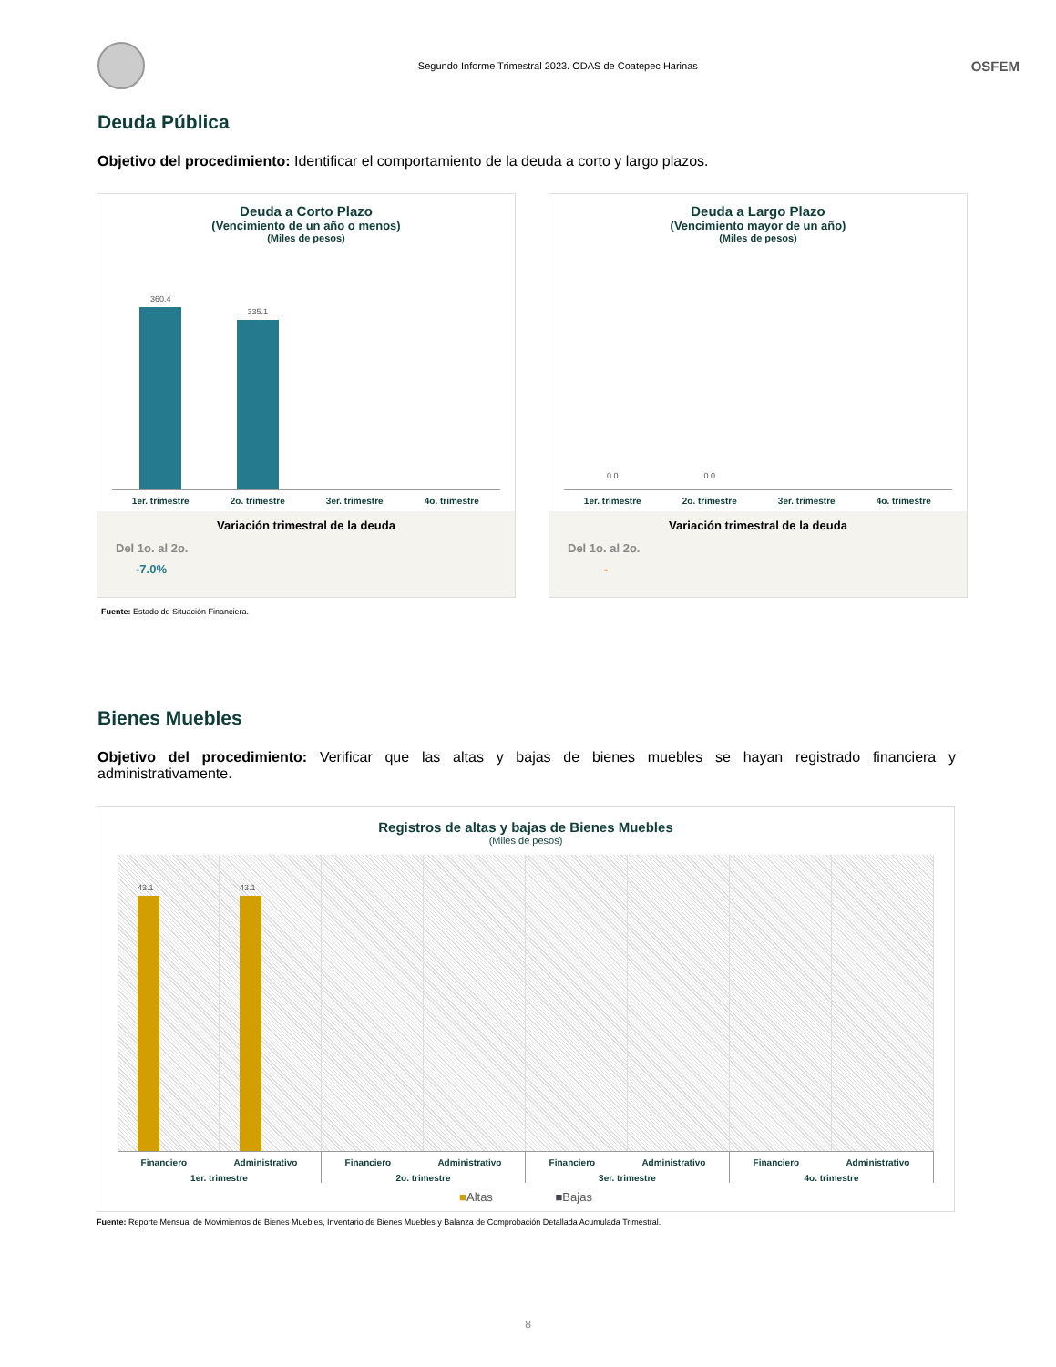Segundo Informe Trimestral 2023. ODAS de Coatepec Harinas
OSFEM
Deuda Pública
Objetivo del procedimiento: Identificar el comportamiento de la deuda a corto y largo plazos.
Deuda a Corto Plazo
(Vencimiento de un año o menos)
(Miles de pesos)
360.4
335.1
1er. trimestre 2o. trimestre 3er. trimestre 4o. trimestre
Variación trimestral de la deuda
Del 1o. al 2o.
-7.0%
Deuda a Largo Plazo
(Vencimiento mayor de un año)
(Miles de pesos)
0.0
0.0
1er. trimestre 2o. trimestre 3er. trimestre 4o. trimestre
Variación trimestral de la deuda
Del 1o. al 2o.
-
Fuente: Estado de Situación Financiera.
Bienes Muebles
Objetivo del procedimiento: Verificar que las altas y bajas de bienes muebles se hayan registrado financiera y administrativamente.
Registros de altas y bajas de Bienes Muebles
(Miles de pesos)
43.1
43.1
Financiero Administrativo
1er. trimestre
Financiero Administrativo
2o. trimestre
Financiero Administrativo
3er. trimestre
Financiero Administrativo
4o. trimestre
■Altas ■Bajas
Fuente: Reporte Mensual de Movimientos de Bienes Muebles, Inventario de Bienes Muebles y Balanza de Comprobación Detallada Acumulada Trimestral.
8